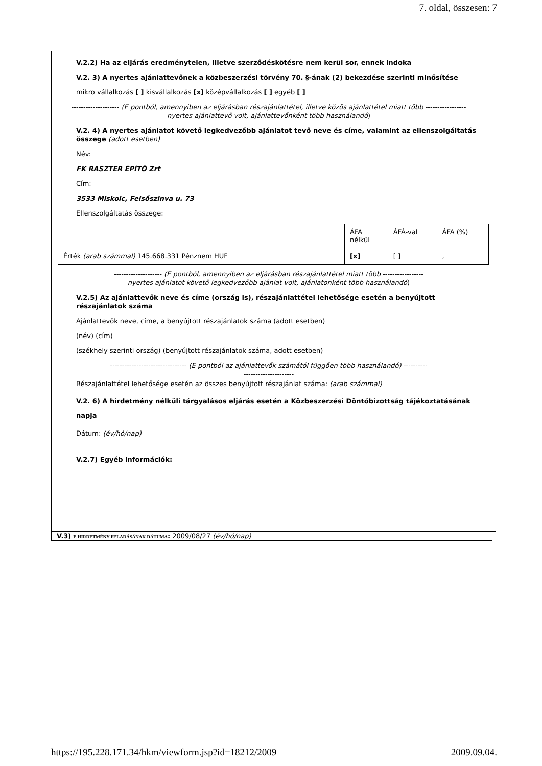7. oldal, összesen: 7
V.2.2) Ha az eljárás eredménytelen, illetve szerződéskötésre nem kerül sor, ennek indoka
V.2. 3) A nyertes ajánlattevőnek a közbeszerzési törvény 70. §-ának (2) bekezdése szerinti minősítése
mikro vállalkozás [ ] kisvállalkozás [x] középvállalkozás [ ] egyéb [ ]
-------------------- (E pontból, amennyiben az eljárásban részajánlattétel, illetve közös ajánlattétel miatt több -----------------
nyertes ajánlattevő volt, ajánlattevőnként több használandó)
V.2. 4) A nyertes ajánlatot követő legkedvezőbb ajánlatot tevő neve és címe, valamint az ellenszolgáltatás összege (adott esetben)
Név:
FK RASZTER ÉPÍTŐ Zrt
Cím:
3533 Miskolc, Felsőszinva u. 73
Ellenszolgáltatás összege:
| | ÁFA nélkül | ÁFÁ-val | ÁFA (%) |
| Érték (arab számmal) 145.668.331 Pénznem HUF | [x] | [ ] | , |
-------------------- (E pontból, amennyiben az eljárásban részajánlattétel miatt több -----------------
nyertes ajánlatot követő legkedvezőbb ajánlat volt, ajánlatonként több használandó)
V.2.5) Az ajánlattevők neve és címe (ország is), részajánlattétel lehetősége esetén a benyújtott részajánlatok száma
Ajánlattevők neve, címe, a benyújtott részajánlatok száma (adott esetben)
(név) (cím)
(székhely szerinti ország) (benyújtott részajánlatok száma, adott esetben)
-------------------------------- (E pontból az ajánlattevők számától függően több használandó) ----------
---------------------
Részajánlattétel lehetősége esetén az összes benyújtott részajánlat száma: (arab számmal)
V.2. 6) A hirdetmény nélküli tárgyalásos eljárás esetén a Közbeszerzési Döntőbizottság tájékoztatásának napja
Dátum: (év/hó/nap)
V.2.7) Egyéb információk:
V.3) E HIRDETMÉNY FELADÁSÁNAK DÁTUMA: 2009/08/27 (év/hó/nap)
https://195.228.171.34/hkm/viewform.jsp?id=18212/2009 2009.09.04.